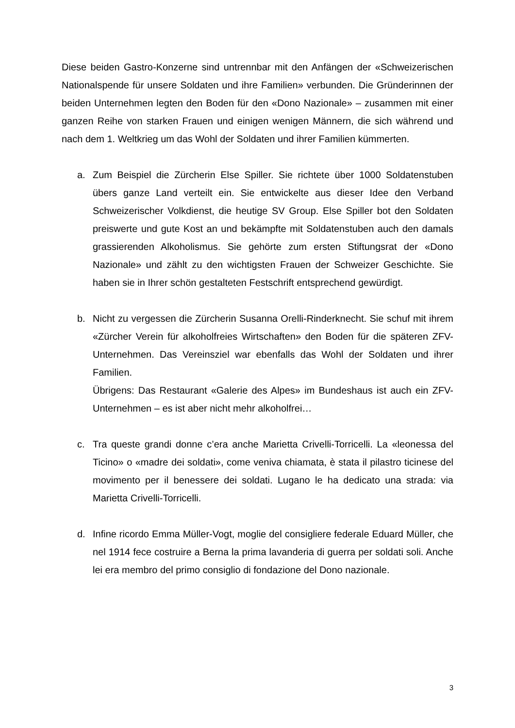Diese beiden Gastro-Konzerne sind untrennbar mit den Anfängen der «Schweizerischen Nationalspende für unsere Soldaten und ihre Familien» verbunden. Die Gründerinnen der beiden Unternehmen legten den Boden für den «Dono Nazionale» – zusammen mit einer ganzen Reihe von starken Frauen und einigen wenigen Männern, die sich während und nach dem 1. Weltkrieg um das Wohl der Soldaten und ihrer Familien kümmerten.
a. Zum Beispiel die Zürcherin Else Spiller. Sie richtete über 1000 Soldatenstuben übers ganze Land verteilt ein. Sie entwickelte aus dieser Idee den Verband Schweizerischer Volkdienst, die heutige SV Group. Else Spiller bot den Soldaten preiswerte und gute Kost an und bekämpfte mit Soldatenstuben auch den damals grassierenden Alkoholismus. Sie gehörte zum ersten Stiftungsrat der «Dono Nazionale» und zählt zu den wichtigsten Frauen der Schweizer Geschichte. Sie haben sie in Ihrer schön gestalteten Festschrift entsprechend gewürdigt.
b. Nicht zu vergessen die Zürcherin Susanna Orelli-Rinderknecht. Sie schuf mit ihrem «Zürcher Verein für alkoholfreies Wirtschaften» den Boden für die späteren ZFV-Unternehmen. Das Vereinsziel war ebenfalls das Wohl der Soldaten und ihrer Familien.
Übrigens: Das Restaurant «Galerie des Alpes» im Bundeshaus ist auch ein ZFV-Unternehmen – es ist aber nicht mehr alkoholfrei…
c. Tra queste grandi donne c’era anche Marietta Crivelli-Torricelli. La «leonessa del Ticino» o «madre dei soldati», come veniva chiamata, è stata il pilastro ticinese del movimento per il benessere dei soldati. Lugano le ha dedicato una strada: via Marietta Crivelli-Torricelli.
d. Infine ricordo Emma Müller-Vogt, moglie del consigliere federale Eduard Müller, che nel 1914 fece costruire a Berna la prima lavanderia di guerra per soldati soli. Anche lei era membro del primo consiglio di fondazione del Dono nazionale.
3